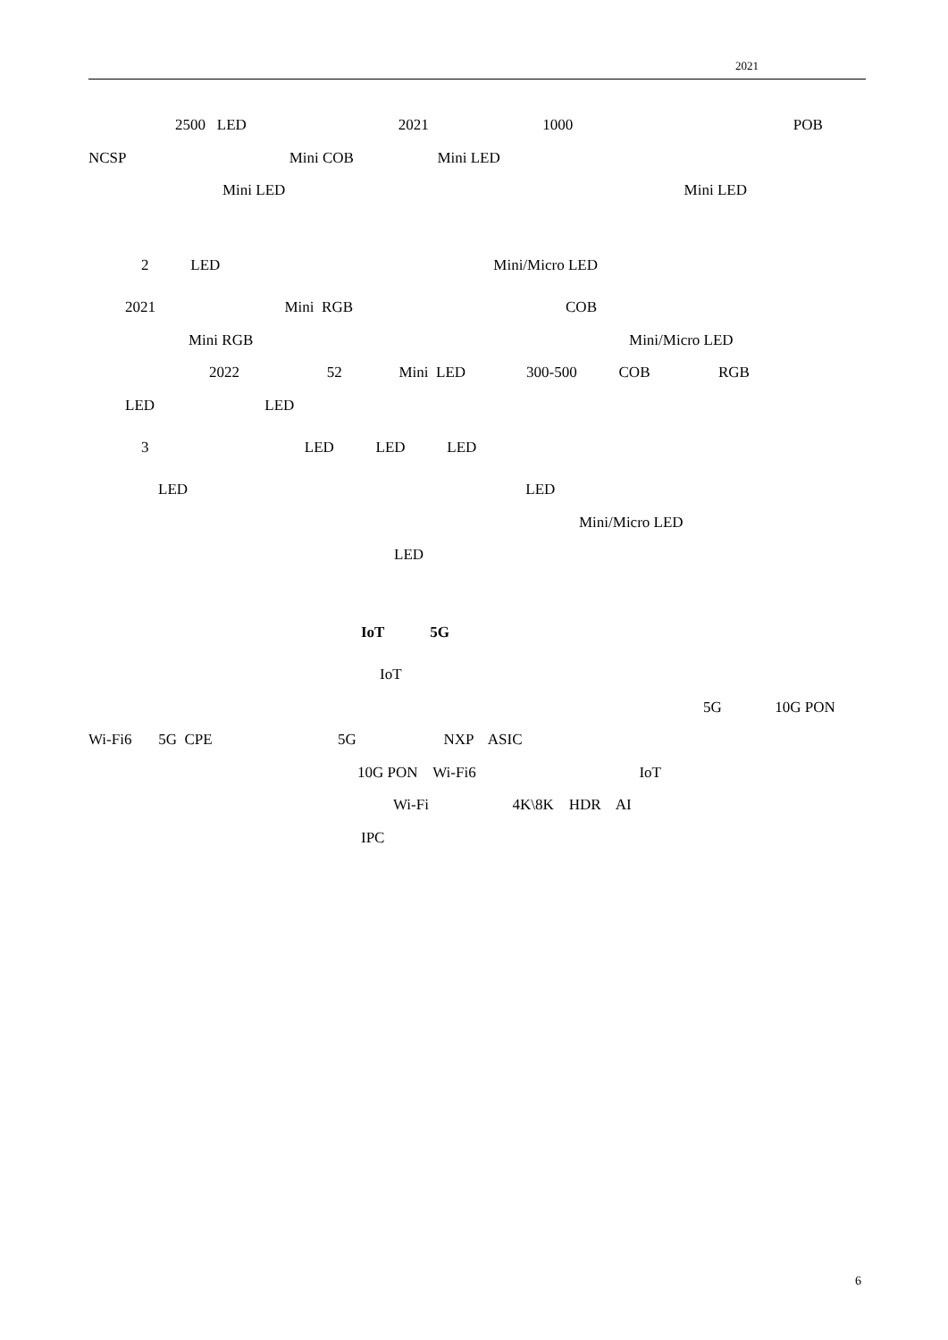2021
2500 LED 2021 1000 POB
NCSP Mini COB Mini LED
Mini LED Mini LED
2 LED Mini/Micro LED
2021 Mini RGB COB
Mini RGB Mini/Micro LED
2022 52 Mini LED 300-500 COB RGB
LED LED
3 LED LED LED
LED LED
Mini/Micro LED
LED
IoT 5G
IoT
5G 10G PON
Wi-Fi6 5G CPE 5G NXP ASIC
10G PON Wi-Fi6 IoT
Wi-Fi 4K\8K HDR AI
IPC
6